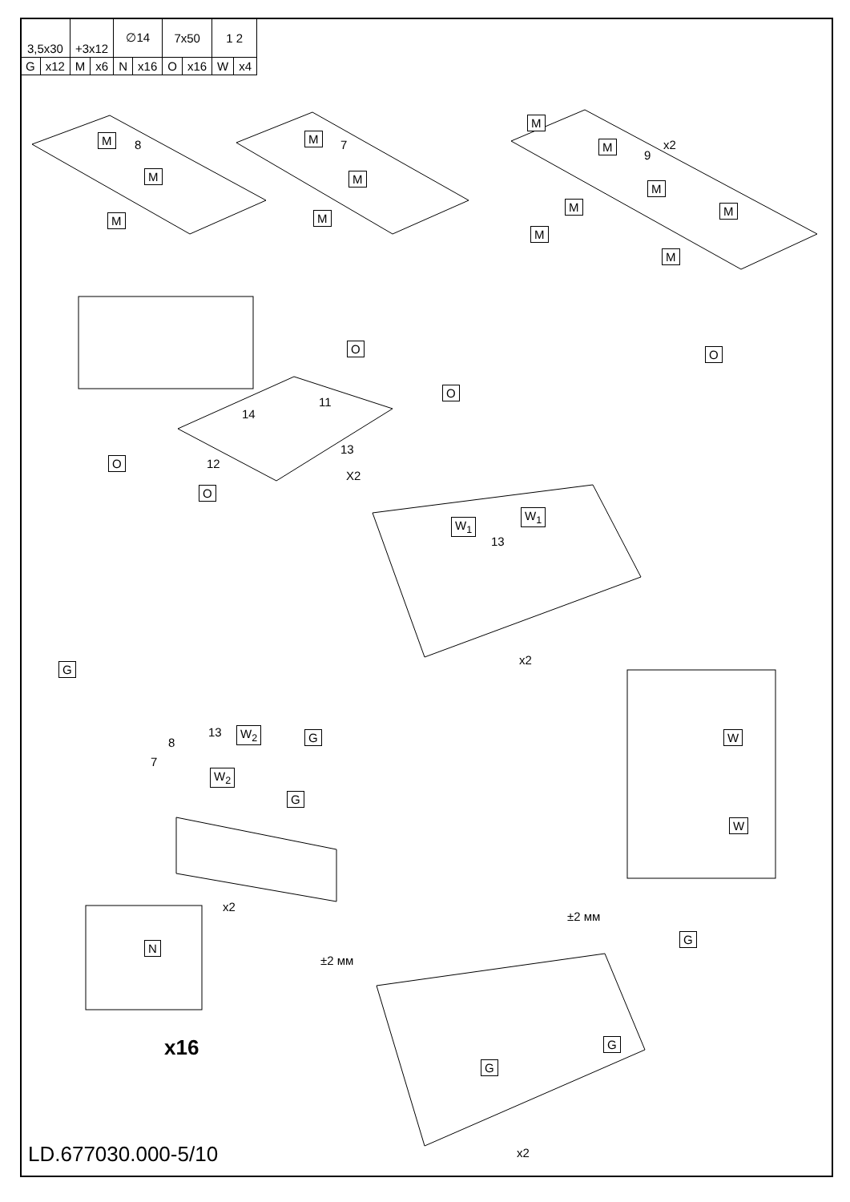| 3,5x30 | | +3x12 | | ∅14 | | 7x50 | | 1 2 | |
| G | x12 | M | x6 | N | x16 | O | x16 | W | x4 |
M 8
M
M
M
7
M
M
M
M
9
x2
M
M M
M
M
O
O
O
O
O
11
14
13
12
X2
W<sub>1</sub>
W<sub>1</sub>
13
x2
G
13
8
7
W<sub>2</sub> G
W<sub>2</sub>
G
x2
W
W
±2 мм
±2 мм
N
x16
G
G
G
x2
LD.677030.000-5/10